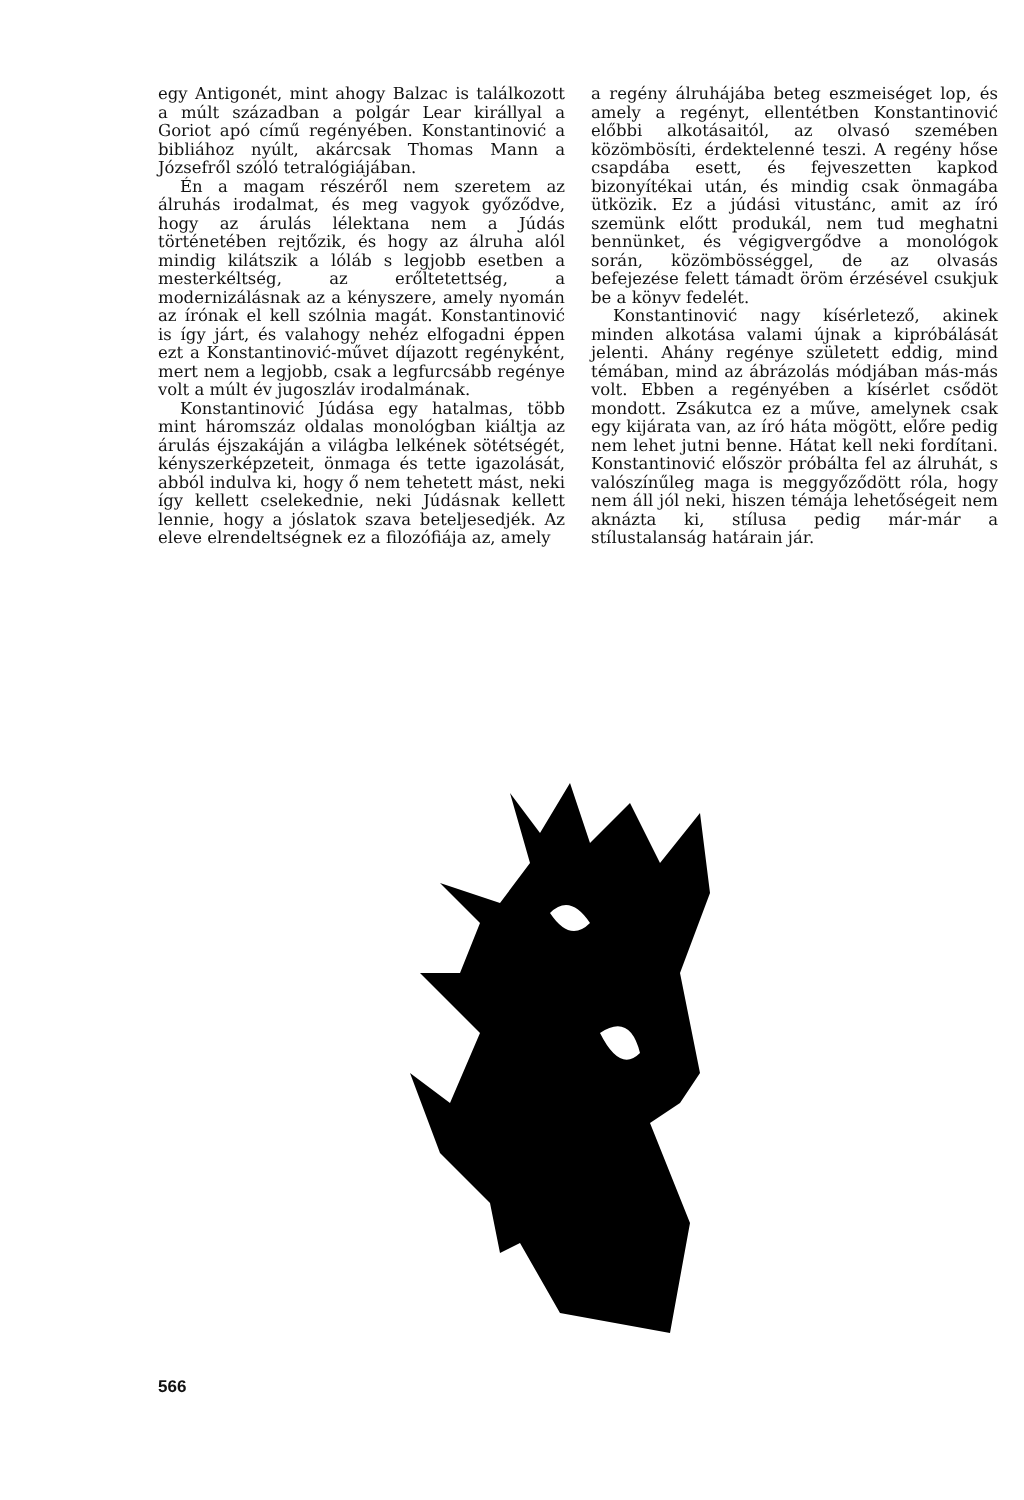egy Antigonét, mint ahogy Balzac is találkozott a múlt században a polgár Lear királlyal a Goriot apó című regényében. Konstantinović a bibliához nyúlt, akárcsak Thomas Mann a Józsefről szóló tetralógiájában.
Én a magam részéről nem szeretem az álruhás irodalmat, és meg vagyok győződve, hogy az árulás lélektana nem a Júdás történetében rejtőzik, és hogy az álruha alól mindig kilátszik a lóláb s legjobb esetben a mesterkéltség, az erőltetettség, a modernizálásnak az a kényszere, amely nyomán az írónak el kell szólnia magát. Konstantinović is így járt, és valahogy nehéz elfogadni éppen ezt a Konstantinović-művet díjazott regényként, mert nem a legjobb, csak a legfurcsább regénye volt a múlt év jugoszláv irodalmának.
Konstantinović Júdása egy hatalmas, több mint háromszáz oldalas monológban kiáltja az árulás éjszakáján a világba lelkének sötétségét, kényszerképzeteit, önmaga és tette igazolását, abból indulva ki, hogy ő nem tehetett mást, neki így kellett cselekednie, neki Júdásnak kellett lennie, hogy a jóslatok szava beteljesedjék. Az eleve elrendeltségnek ez a filozófiája az, amely
a regény álruhájába beteg eszmeiséget lop, és amely a regényt, ellentétben Konstantinović előbbi alkotásaitól, az olvasó szemében közömbösíti, érdektelenné teszi. A regény hőse csapdába esett, és fejveszetten kapkod bizonyítékai után, és mindig csak önmagába ütközik. Ez a júdási vitustánc, amit az író szemünk előtt produkál, nem tud meghatni bennünket, és végigvergődve a monológok során, közömbösséggel, de az olvasás befejezése felett támadt öröm érzésével csukjuk be a könyv fedelét.
Konstantinović nagy kísérletező, akinek minden alkotása valami újnak a kipróbálását jelenti. Ahány regénye született eddig, mind témában, mind az ábrázolás módjában más-más volt. Ebben a regényében a kísérlet csődöt mondott. Zsákutca ez a műve, amelynek csak egy kijárata van, az író háta mögött, előre pedig nem lehet jutni benne. Hátat kell neki fordítani. Konstantinović először próbálta fel az álruhát, s valószínűleg maga is meggyőződött róla, hogy nem áll jól neki, hiszen témája lehetőségeit nem aknázta ki, stílusa pedig már-már a stílustalanság határain jár.
566